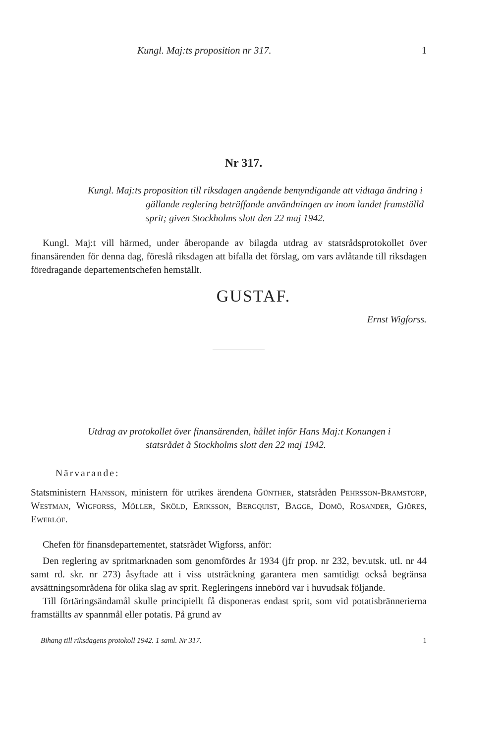Kungl. Maj:ts proposition nr 317. 1
Nr 317.
Kungl. Maj:ts proposition till riksdagen angående bemyndigande att vidtaga ändring i gällande reglering beträffande användningen av inom landet framställd sprit; given Stockholms slott den 22 maj 1942.
Kungl. Maj:t vill härmed, under åberopande av bilagda utdrag av statsrådsprotokollet över finansärenden för denna dag, föreslå riksdagen att bifalla det förslag, om vars avlåtande till riksdagen föredragande departementschefen hemställt.
GUSTAF.
Ernst Wigforss.
Utdrag av protokollet över finansärenden, hållet inför Hans Maj:t Konungen i statsrådet å Stockholms slott den 22 maj 1942.
Närvarande:
Statsministern Hansson, ministern för utrikes ärendena Günther, statsråden Pehrsson-Bramstorp, Westman, Wigforss, Möller, Sköld, Eriksson, Bergquist, Bagge, Domö, Rosander, Gjöres, Ewerlöf.
Chefen för finansdepartementet, statsrådet Wigforss, anför:
Den reglering av spritmarknaden som genomfördes år 1934 (jfr prop. nr 232, bev.utsk. utl. nr 44 samt rd. skr. nr 273) åsyftade att i viss utsträckning garantera men samtidigt också begränsa avsättningsområdena för olika slag av sprit. Regleringens innebörd var i huvudsak följande.
Till förtäringsändamål skulle principiellt få disponeras endast sprit, som vid potatisbrännerierna framställts av spannmål eller potatis. På grund av
Bihang till riksdagens protokoll 1942. 1 saml. Nr 317. 1